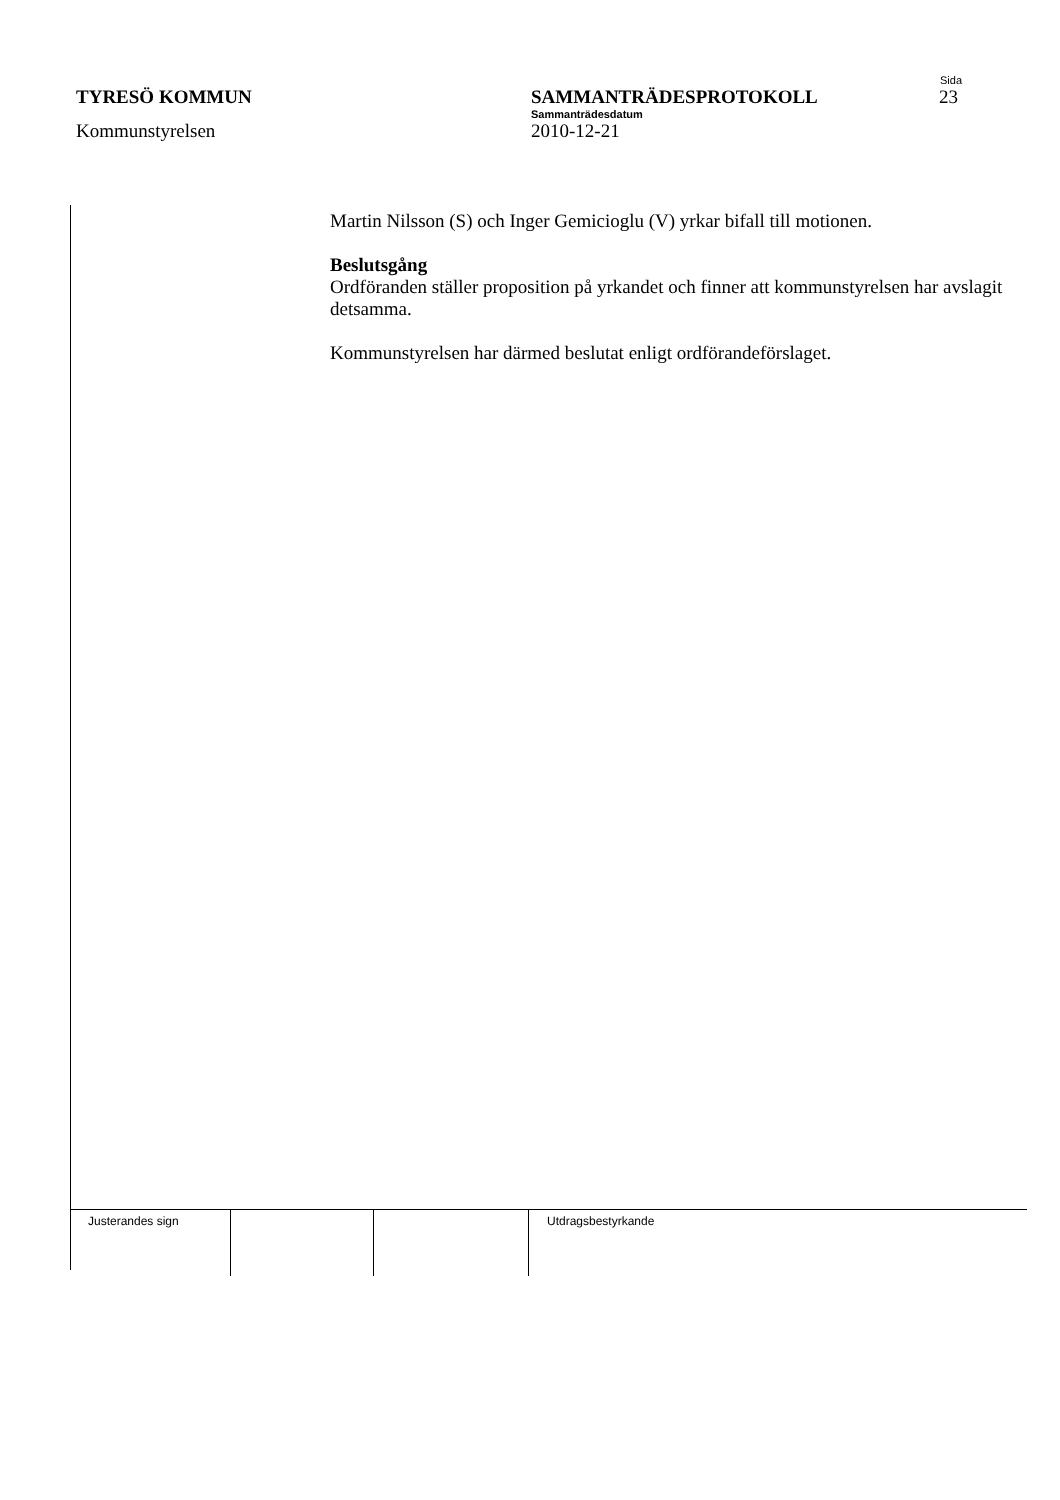Sida
TYRESÖ KOMMUN SAMMANTRÄDESPROTOKOLL 23
Sammanträdesdatum
Kommunstyrelsen 2010-12-21
Martin Nilsson (S) och Inger Gemicioglu (V) yrkar bifall till motionen.
Beslutsgång
Ordföranden ställer proposition på yrkandet och finner att kommunstyrelsen har avslagit detsamma.
Kommunstyrelsen har därmed beslutat enligt ordförandeförslaget.
| Justerandes sign | | | Utdragsbestyrkande |